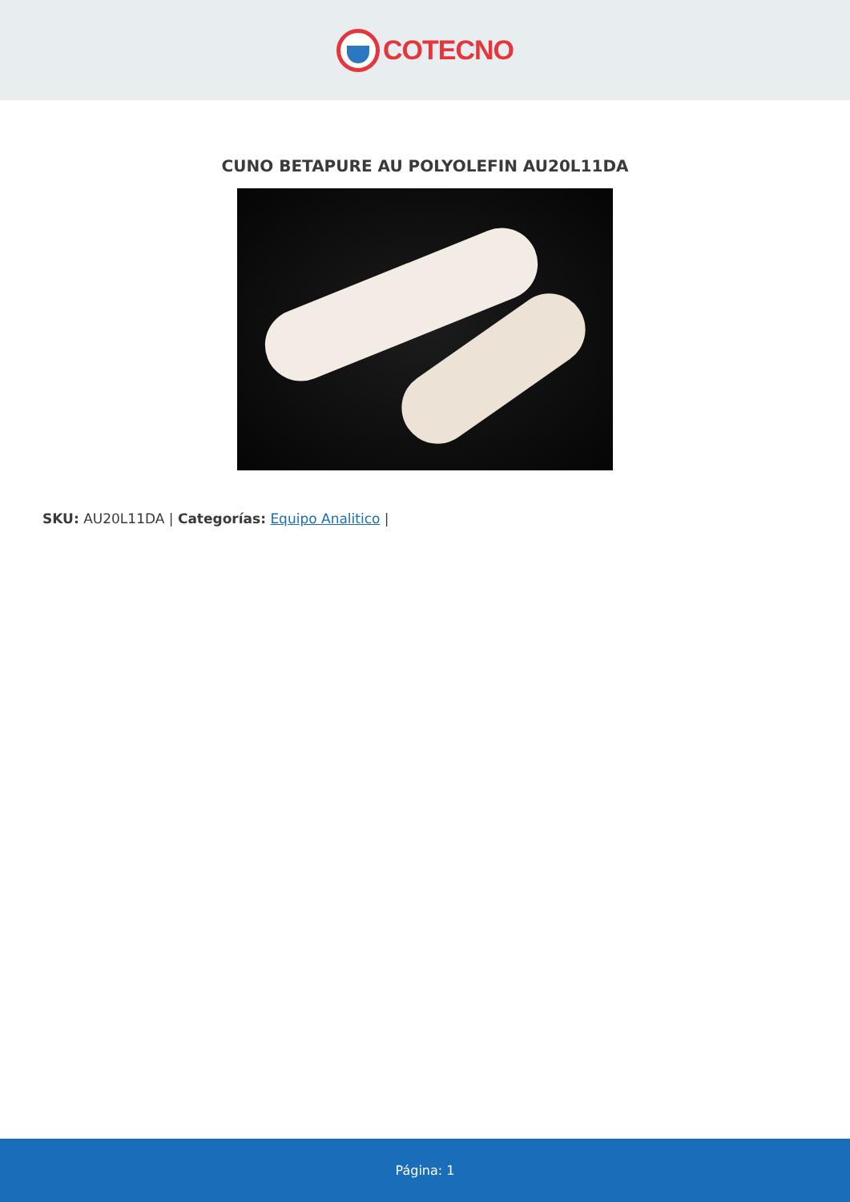COTECNO
CUNO BETAPURE AU POLYOLEFIN AU20L11DA
SKU: AU20L11DA | Categorías: Equipo Analitico |
Página: 1